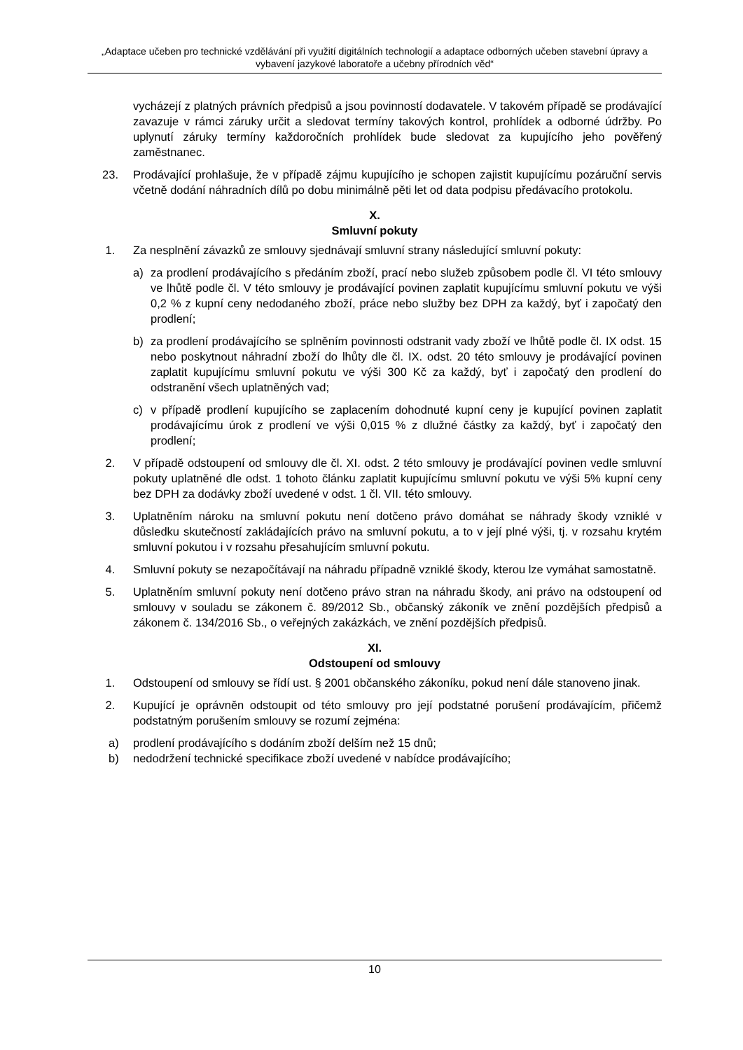„Adaptace učeben pro technické vzdělávání při využití digitálních technologií a adaptace odborných učeben stavební úpravy a vybavení jazykové laboratoře a učebny přírodních věd“
vycházejí z platných právních předpisů a jsou povinností dodavatele. V takovém případě se prodávající zavazuje v rámci záruky určit a sledovat termíny takových kontrol, prohlídek a odborné údržby. Po uplynutí záruky termíny každoročních prohlídek bude sledovat za kupujícího jeho pověřený zaměstnanec.
23. Prodávající prohlašuje, že v případě zájmu kupujícího je schopen zajistit kupujícímu pozáruční servis včetně dodání náhradních dílů po dobu minimálně pěti let od data podpisu předávacího protokolu.
X.
Smluvní pokuty
1. Za nesplnění závazků ze smlouvy sjednávají smluvní strany následující smluvní pokuty:
a) za prodlení prodávajícího s předáním zboží, prací nebo služeb způsobem podle čl. VI této smlouvy ve lhůtě podle čl. V této smlouvy je prodávající povinen zaplatit kupujícímu smluvní pokutu ve výši 0,2 % z kupní ceny nedodaného zboží, práce nebo služby bez DPH za každý, byť i započatý den prodlení;
b) za prodlení prodávajícího se splněním povinnosti odstranit vady zboží ve lhůtě podle čl. IX odst. 15 nebo poskytnout náhradní zboží do lhůty dle čl. IX. odst. 20 této smlouvy je prodávající povinen zaplatit kupujícímu smluvní pokutu ve výši 300 Kč za každý, byť i započatý den prodlení do odstranění všech uplatněných vad;
c) v případě prodlení kupujícího se zaplacením dohodnuté kupní ceny je kupující povinen zaplatit prodávajícímu úrok z prodlení ve výši 0,015 % z dlužné částky za každý, byť i započatý den prodlení;
2. V případě odstoupení od smlouvy dle čl. XI. odst. 2 této smlouvy je prodávající povinen vedle smluvní pokuty uplatněné dle odst. 1 tohoto článku zaplatit kupujícímu smluvní pokutu ve výši 5% kupní ceny bez DPH za dodávky zboží uvedené v odst. 1 čl. VII. této smlouvy.
3. Uplatněním nároku na smluvní pokutu není dotčeno právo domáhat se náhrady škody vzniklé v důsledku skutečností zakládajících právo na smluvní pokutu, a to v její plné výši, tj. v rozsahu krytém smluvní pokutou i v rozsahu přesahujícím smluvní pokutu.
4. Smluvní pokuty se nezapočítávají na náhradu případně vzniklé škody, kterou lze vymáhat samostatně.
5. Uplatněním smluvní pokuty není dotčeno právo stran na náhradu škody, ani právo na odstoupení od smlouvy v souladu se zákonem č. 89/2012 Sb., občanský zákoník ve znění pozdějších předpisů a zákonem č. 134/2016 Sb., o veřejných zakázkách, ve znění pozdějších předpisů.
XI.
Odstoupení od smlouvy
1. Odstoupení od smlouvy se řídí ust. § 2001 občanského zákoníku, pokud není dále stanoveno jinak.
2. Kupující je oprávněn odstoupit od této smlouvy pro její podstatné porušení prodávajícím, přičemž podstatným porušením smlouvy se rozumí zejména:
a) prodlení prodávajícího s dodáním zboží delším než 15 dnů;
b) nedodržení technické specifikace zboží uvedené v nabídce prodávajícího;
10